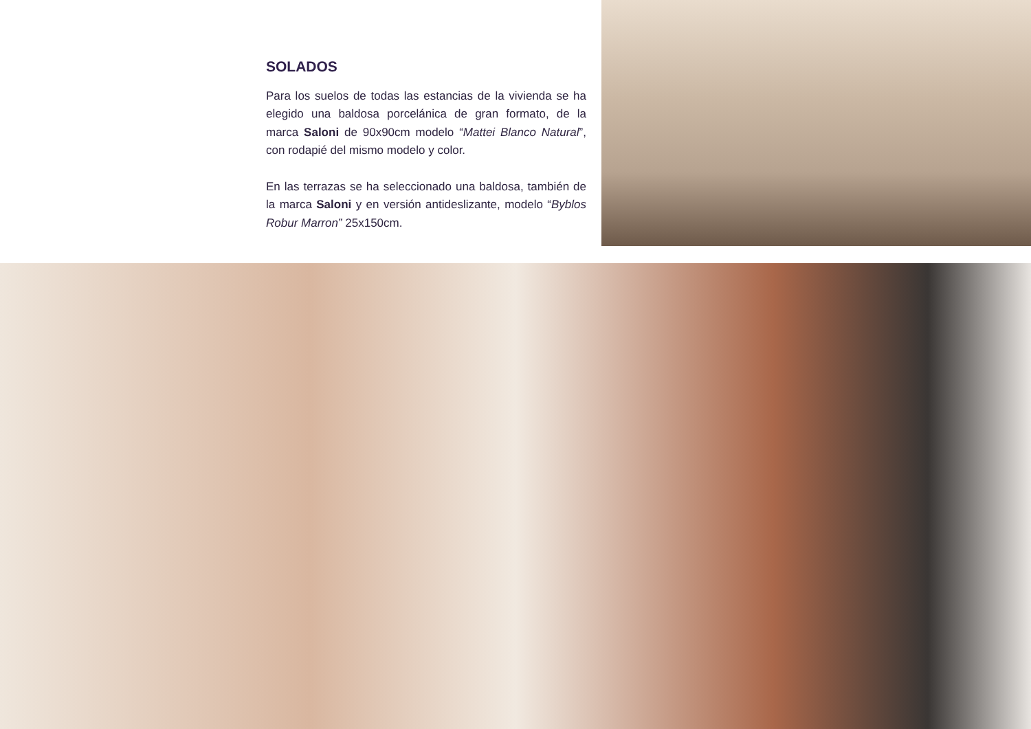SOLADOS
Para los suelos de todas las estancias de la vivienda se ha elegido una baldosa porcelánica de gran formato, de la marca Saloni de 90x90cm modelo “Mattei Blanco Natural”, con rodapié del mismo modelo y color.
En las terrazas se ha seleccionado una baldosa, también de la marca Saloni y en versión antideslizante, modelo “Byblos Robur Marron” 25x150cm.